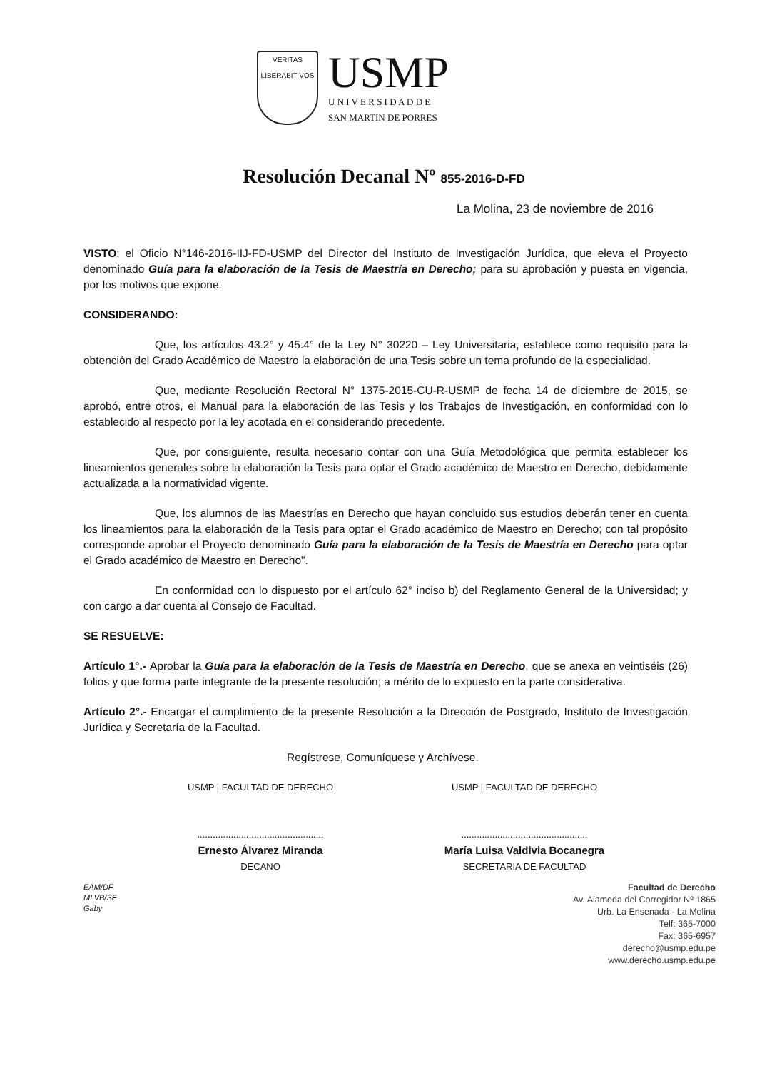VERITAS
LIBERABIT VOS
USMP
U N I V E R S I D A D D E
SAN MARTIN DE PORRES
Resolución Decanal Nº 855-2016-D-FD
La Molina, 23 de noviembre de 2016
VISTO; el Oficio N°146-2016-IIJ-FD-USMP del Director del Instituto de Investigación Jurídica, que eleva el Proyecto denominado Guía para la elaboración de la Tesis de Maestría en Derecho; para su aprobación y puesta en vigencia, por los motivos que expone.
CONSIDERANDO:
Que, los artículos 43.2° y 45.4° de la Ley N° 30220 – Ley Universitaria, establece como requisito para la obtención del Grado Académico de Maestro la elaboración de una Tesis sobre un tema profundo de la especialidad.
Que, mediante Resolución Rectoral N° 1375-2015-CU-R-USMP de fecha 14 de diciembre de 2015, se aprobó, entre otros, el Manual para la elaboración de las Tesis y los Trabajos de Investigación, en conformidad con lo establecido al respecto por la ley acotada en el considerando precedente.
Que, por consiguiente, resulta necesario contar con una Guía Metodológica que permita establecer los lineamientos generales sobre la elaboración la Tesis para optar el Grado académico de Maestro en Derecho, debidamente actualizada a la normatividad vigente.
Que, los alumnos de las Maestrías en Derecho que hayan concluido sus estudios deberán tener en cuenta los lineamientos para la elaboración de la Tesis para optar el Grado académico de Maestro en Derecho; con tal propósito corresponde aprobar el Proyecto denominado Guía para la elaboración de la Tesis de Maestría en Derecho para optar el Grado académico de Maestro en Derecho".
En conformidad con lo dispuesto por el artículo 62° inciso b) del Reglamento General de la Universidad; y con cargo a dar cuenta al Consejo de Facultad.
SE RESUELVE:
Artículo 1°.- Aprobar la Guía para la elaboración de la Tesis de Maestría en Derecho, que se anexa en veintiséis (26) folios y que forma parte integrante de la presente resolución; a mérito de lo expuesto en la parte considerativa.
Artículo 2°.- Encargar el cumplimiento de la presente Resolución a la Dirección de Postgrado, Instituto de Investigación Jurídica y Secretaría de la Facultad.
Regístrese, Comuníquese y Archívese.
USMP | FACULTAD DE DERECHO
.................................................
Ernesto Álvarez Miranda
DECANO
USMP | FACULTAD DE DERECHO
.................................................
María Luisa Valdivia Bocanegra
SECRETARIA DE FACULTAD
EAM/DF
MLVB/SF
Gaby
Facultad de Derecho
Av. Alameda del Corregidor Nº 1865
Urb. La Ensenada - La Molina
Telf: 365-7000
Fax: 365-6957
derecho@usmp.edu.pe
www.derecho.usmp.edu.pe